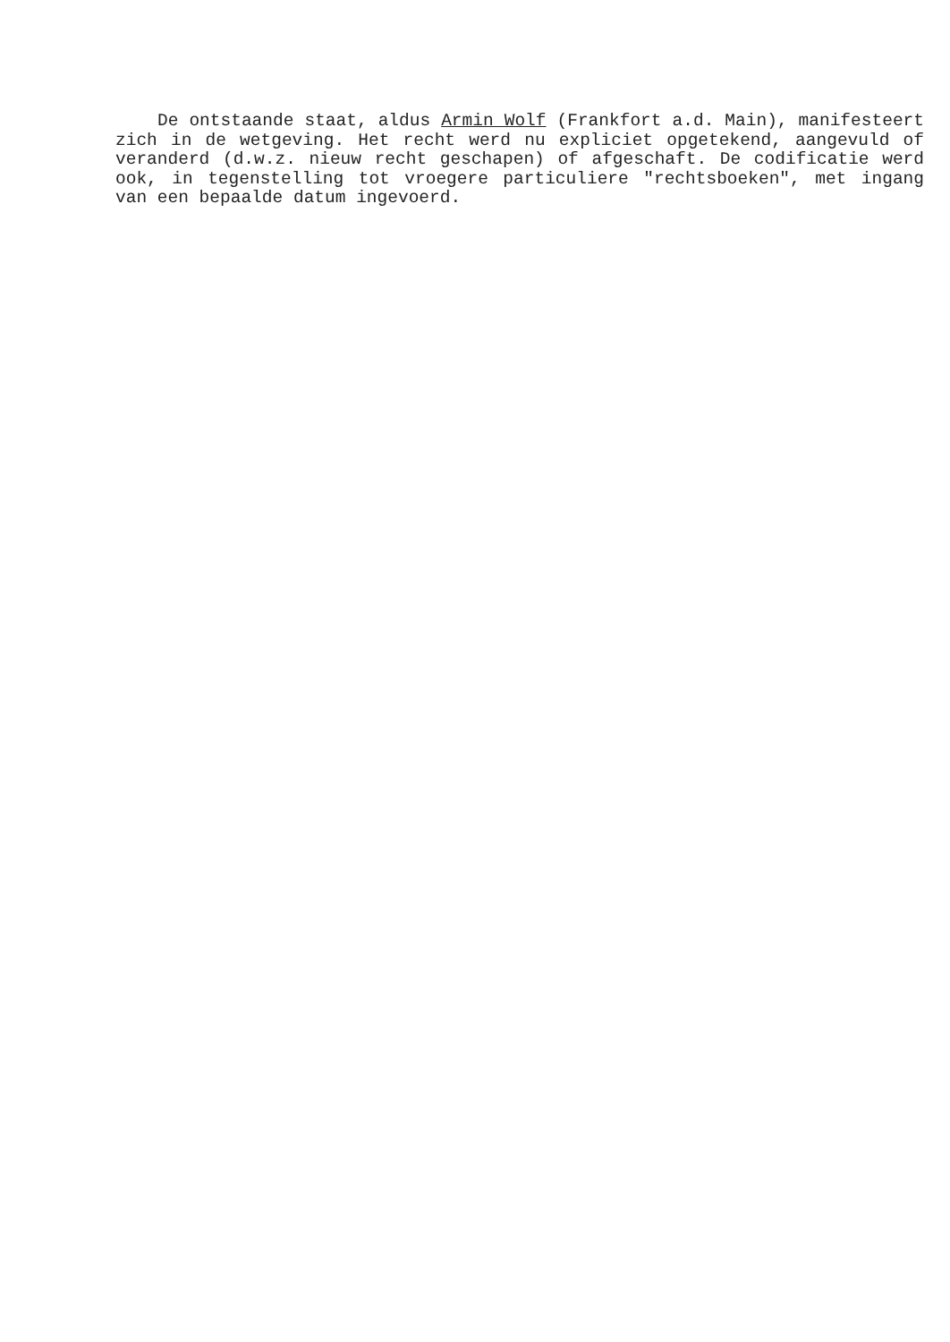De ontstaande staat, aldus Armin Wolf (Frankfort a.d. Main), manifesteert zich in de wetgeving. Het recht werd nu expliciet opgetekend, aangevuld of veranderd (d.w.z. nieuw recht geschapen) of afgeschaft. De codificatie werd ook, in tegenstelling tot vroegere particuliere "rechtsboeken", met ingang van een bepaalde datum ingevoerd.